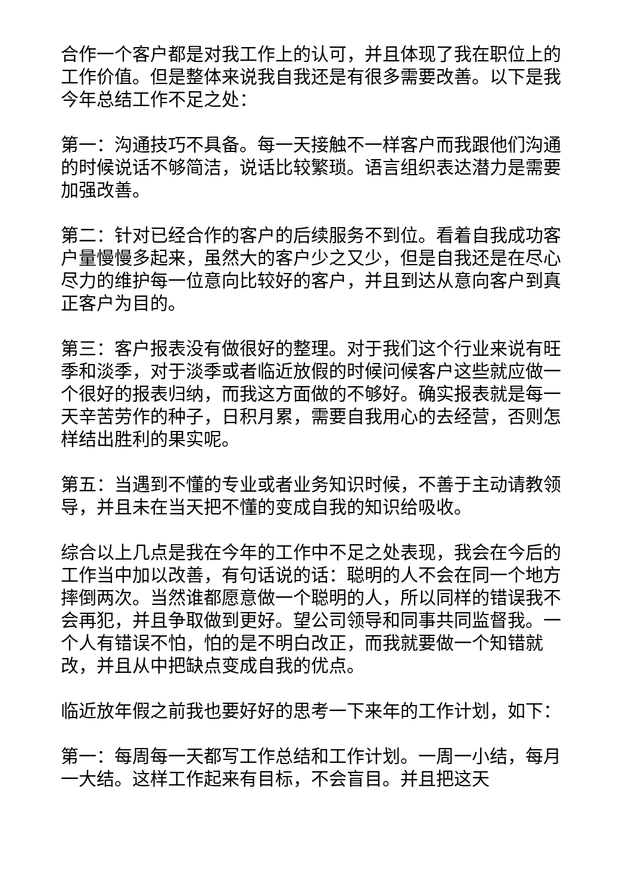合作一个客户都是对我工作上的认可，并且体现了我在职位上的工作价值。但是整体来说我自我还是有很多需要改善。以下是我今年总结工作不足之处：
第一：沟通技巧不具备。每一天接触不一样客户而我跟他们沟通的时候说话不够简洁，说话比较繁琐。语言组织表达潜力是需要加强改善。
第二：针对已经合作的客户的后续服务不到位。看着自我成功客户量慢慢多起来，虽然大的客户少之又少，但是自我还是在尽心尽力的维护每一位意向比较好的客户，并且到达从意向客户到真正客户为目的。
第三：客户报表没有做很好的整理。对于我们这个行业来说有旺季和淡季，对于淡季或者临近放假的时候问候客户这些就应做一个很好的报表归纳，而我这方面做的不够好。确实报表就是每一天辛苦劳作的种子，日积月累，需要自我用心的去经营，否则怎样结出胜利的果实呢。
第五：当遇到不懂的专业或者业务知识时候，不善于主动请教领导，并且未在当天把不懂的变成自我的知识给吸收。
综合以上几点是我在今年的工作中不足之处表现，我会在今后的工作当中加以改善，有句话说的话：聪明的人不会在同一个地方摔倒两次。当然谁都愿意做一个聪明的人，所以同样的错误我不会再犯，并且争取做到更好。望公司领导和同事共同监督我。一个人有错误不怕，怕的是不明白改正，而我就要做一个知错就改，并且从中把缺点变成自我的优点。
临近放年假之前我也要好好的思考一下来年的工作计划，如下：
第一：每周每一天都写工作总结和工作计划。一周一小结，每月一大结。这样工作起来有目标，不会盲目。并且把这天